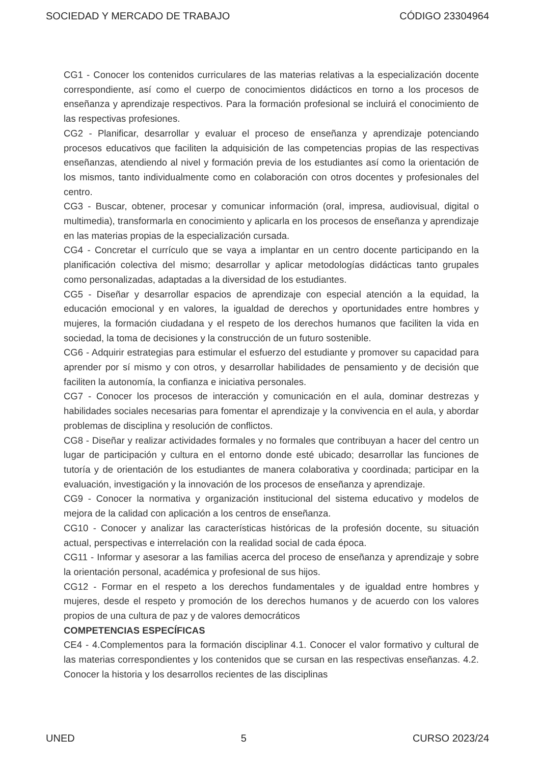SOCIEDAD Y MERCADO DE TRABAJO CÓDIGO 23304964
CG1 - Conocer los contenidos curriculares de las materias relativas a la especialización docente correspondiente, así como el cuerpo de conocimientos didácticos en torno a los procesos de enseñanza y aprendizaje respectivos. Para la formación profesional se incluirá el conocimiento de las respectivas profesiones.
CG2 - Planificar, desarrollar y evaluar el proceso de enseñanza y aprendizaje potenciando procesos educativos que faciliten la adquisición de las competencias propias de las respectivas enseñanzas, atendiendo al nivel y formación previa de los estudiantes así como la orientación de los mismos, tanto individualmente como en colaboración con otros docentes y profesionales del centro.
CG3 - Buscar, obtener, procesar y comunicar información (oral, impresa, audiovisual, digital o multimedia), transformarla en conocimiento y aplicarla en los procesos de enseñanza y aprendizaje en las materias propias de la especialización cursada.
CG4 - Concretar el currículo que se vaya a implantar en un centro docente participando en la planificación colectiva del mismo; desarrollar y aplicar metodologías didácticas tanto grupales como personalizadas, adaptadas a la diversidad de los estudiantes.
CG5 - Diseñar y desarrollar espacios de aprendizaje con especial atención a la equidad, la educación emocional y en valores, la igualdad de derechos y oportunidades entre hombres y mujeres, la formación ciudadana y el respeto de los derechos humanos que faciliten la vida en sociedad, la toma de decisiones y la construcción de un futuro sostenible.
CG6 - Adquirir estrategias para estimular el esfuerzo del estudiante y promover su capacidad para aprender por sí mismo y con otros, y desarrollar habilidades de pensamiento y de decisión que faciliten la autonomía, la confianza e iniciativa personales.
CG7 - Conocer los procesos de interacción y comunicación en el aula, dominar destrezas y habilidades sociales necesarias para fomentar el aprendizaje y la convivencia en el aula, y abordar problemas de disciplina y resolución de conflictos.
CG8 - Diseñar y realizar actividades formales y no formales que contribuyan a hacer del centro un lugar de participación y cultura en el entorno donde esté ubicado; desarrollar las funciones de tutoría y de orientación de los estudiantes de manera colaborativa y coordinada; participar en la evaluación, investigación y la innovación de los procesos de enseñanza y aprendizaje.
CG9 - Conocer la normativa y organización institucional del sistema educativo y modelos de mejora de la calidad con aplicación a los centros de enseñanza.
CG10 - Conocer y analizar las características históricas de la profesión docente, su situación actual, perspectivas e interrelación con la realidad social de cada época.
CG11 - Informar y asesorar a las familias acerca del proceso de enseñanza y aprendizaje y sobre la orientación personal, académica y profesional de sus hijos.
CG12 - Formar en el respeto a los derechos fundamentales y de igualdad entre hombres y mujeres, desde el respeto y promoción de los derechos humanos y de acuerdo con los valores propios de una cultura de paz y de valores democráticos
COMPETENCIAS ESPECÍFICAS
CE4 - 4.Complementos para la formación disciplinar 4.1. Conocer el valor formativo y cultural de las materias correspondientes y los contenidos que se cursan en las respectivas enseñanzas. 4.2. Conocer la historia y los desarrollos recientes de las disciplinas
UNED 5 CURSO 2023/24